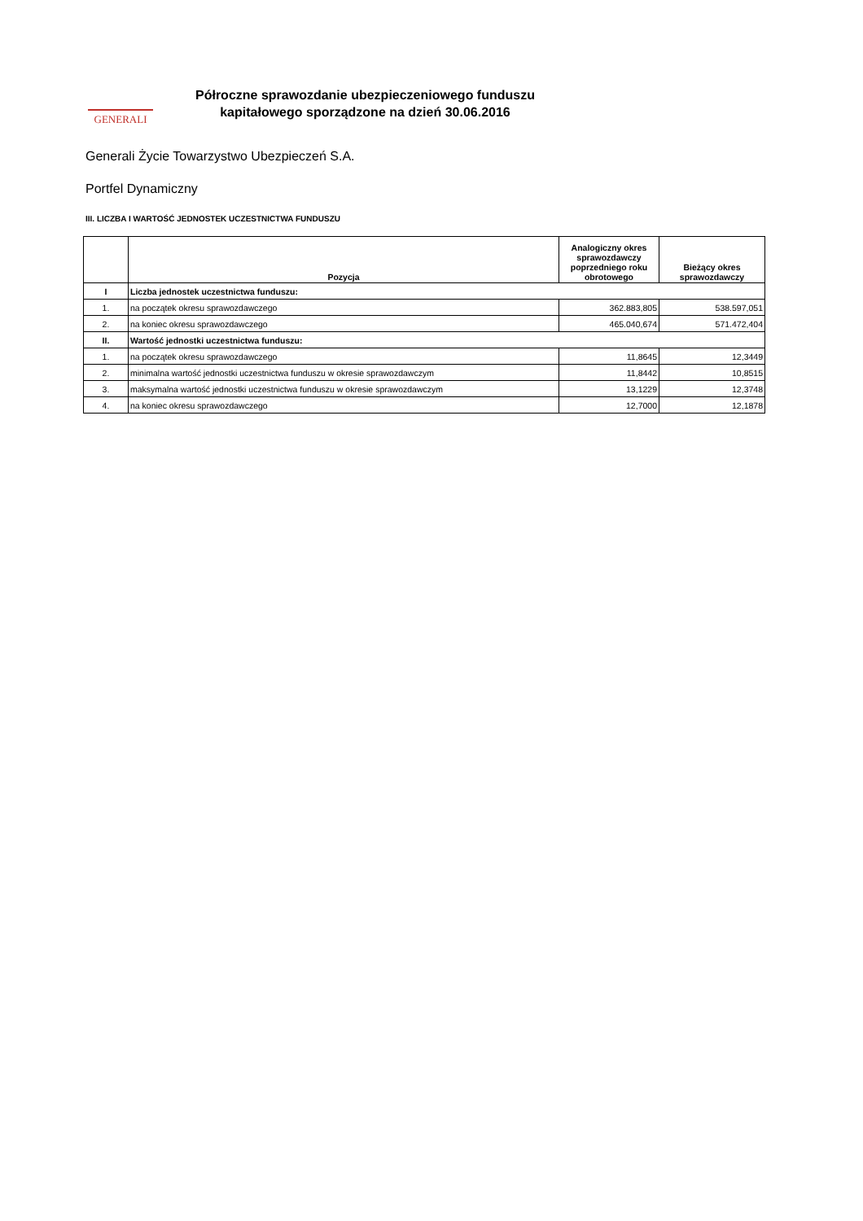GENERALI
Półroczne sprawozdanie ubezpieczeniowego funduszu
kapitałowego sporządzone na dzień 30.06.2016
Generali Życie Towarzystwo Ubezpieczeń S.A.
Portfel Dynamiczny
III. LICZBA I WARTOŚĆ JEDNOSTEK UCZESTNICTWA FUNDUSZU
| | Pozycja | Analogiczny okres sprawozdawczy poprzedniego roku obrotowego | Bieżący okres sprawozdawczy |
| --- | --- | --- | --- |
| I | Liczba jednostek uczestnictwa funduszu: | | |
| 1. | na początek okresu sprawozdawczego | 362.883,805 | 538.597,051 |
| 2. | na koniec okresu sprawozdawczego | 465.040,674 | 571.472,404 |
| II. | Wartość jednostki uczestnictwa funduszu: | | |
| 1. | na początek okresu sprawozdawczego | 11,8645 | 12,3449 |
| 2. | minimalna wartość jednostki uczestnictwa funduszu w okresie sprawozdawczym | 11,8442 | 10,8515 |
| 3. | maksymalna wartość jednostki uczestnictwa funduszu w okresie sprawozdawczym | 13,1229 | 12,3748 |
| 4. | na koniec okresu sprawozdawczego | 12,7000 | 12,1878 |